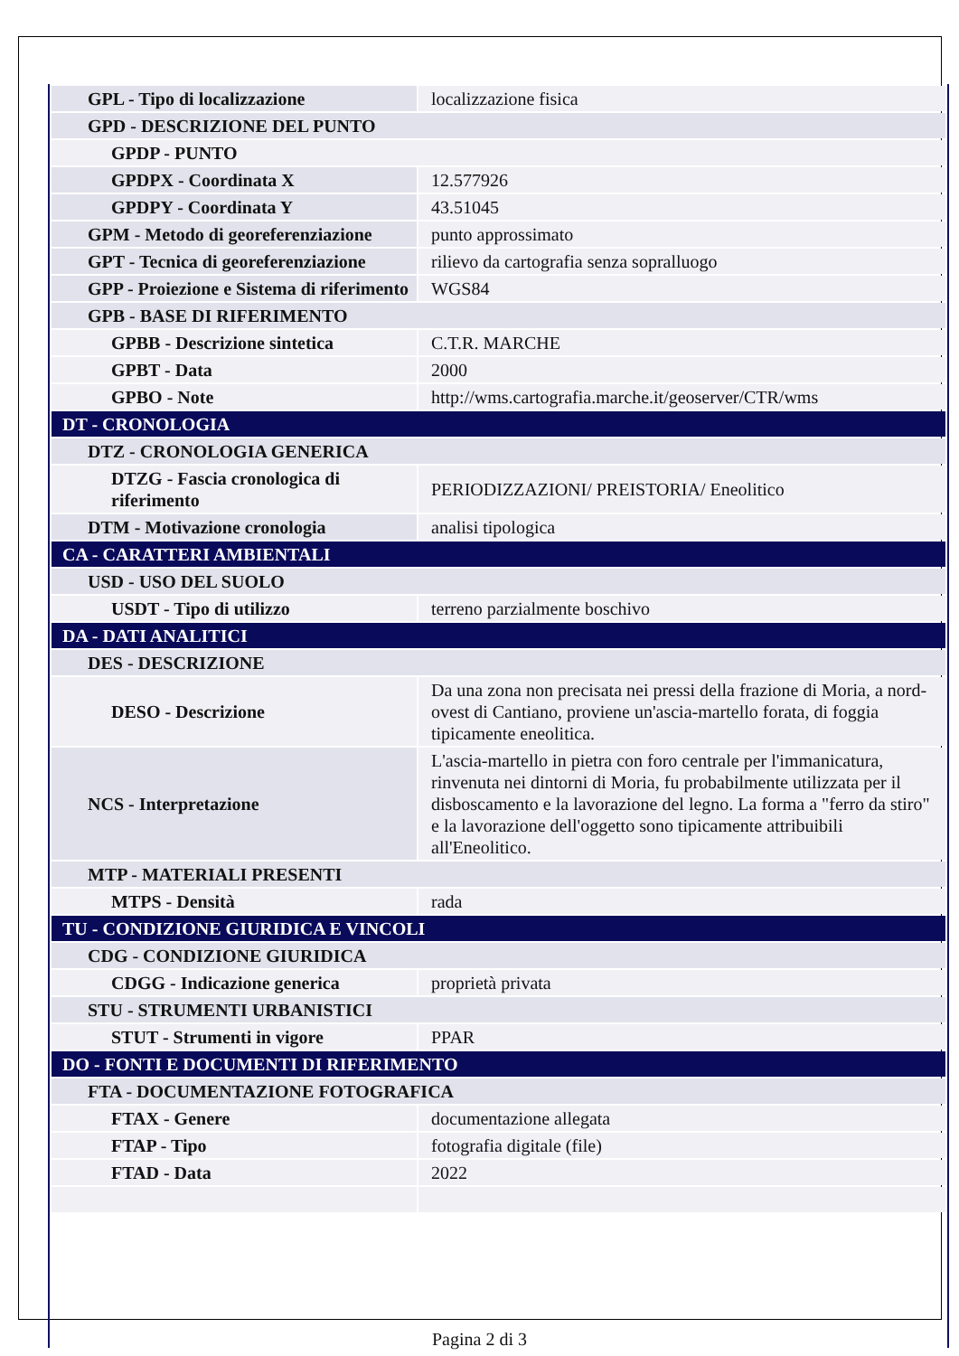| GPL - Tipo di localizzazione | localizzazione fisica |
| GPD - DESCRIZIONE DEL PUNTO | |
| GPDP - PUNTO | |
| GPDPX - Coordinata X | 12.577926 |
| GPDPY - Coordinata Y | 43.51045 |
| GPM - Metodo di georeferenziazione | punto approssimato |
| GPT - Tecnica di georeferenziazione | rilievo da cartografia senza sopralluogo |
| GPP - Proiezione e Sistema di riferimento | WGS84 |
| GPB - BASE DI RIFERIMENTO | |
| GPBB - Descrizione sintetica | C.T.R. MARCHE |
| GPBT - Data | 2000 |
| GPBO - Note | http://wms.cartografia.marche.it/geoserver/CTR/wms |
| DT - CRONOLOGIA | |
| DTZ - CRONOLOGIA GENERICA | |
| DTZG - Fascia cronologica di riferimento | PERIODIZZAZIONI/ PREISTORIA/ Eneolitico |
| DTM - Motivazione cronologia | analisi tipologica |
| CA - CARATTERI AMBIENTALI | |
| USD - USO DEL SUOLO | |
| USDT - Tipo di utilizzo | terreno parzialmente boschivo |
| DA - DATI ANALITICI | |
| DES - DESCRIZIONE | |
| DESO - Descrizione | Da una zona non precisata nei pressi della frazione di Moria, a nord-ovest di Cantiano, proviene un'ascia-martello forata, di foggia tipicamente eneolitica. |
| NCS - Interpretazione | L'ascia-martello in pietra con foro centrale per l'immanicatura, rinvenuta nei dintorni di Moria, fu probabilmente utilizzata per il disboscamento e la lavorazione del legno. La forma a "ferro da stiro" e la lavorazione dell'oggetto sono tipicamente attribuibili all'Eneolitico. |
| MTP - MATERIALI PRESENTI | |
| MTPS - Densità | rada |
| TU - CONDIZIONE GIURIDICA E VINCOLI | |
| CDG - CONDIZIONE GIURIDICA | |
| CDGG - Indicazione generica | proprietà privata |
| STU - STRUMENTI URBANISTICI | |
| STUT - Strumenti in vigore | PPAR |
| DO - FONTI E DOCUMENTI DI RIFERIMENTO | |
| FTA - DOCUMENTAZIONE FOTOGRAFICA | |
| FTAX - Genere | documentazione allegata |
| FTAP - Tipo | fotografia digitale (file) |
| FTAD - Data | 2022 |
Pagina 2 di 3